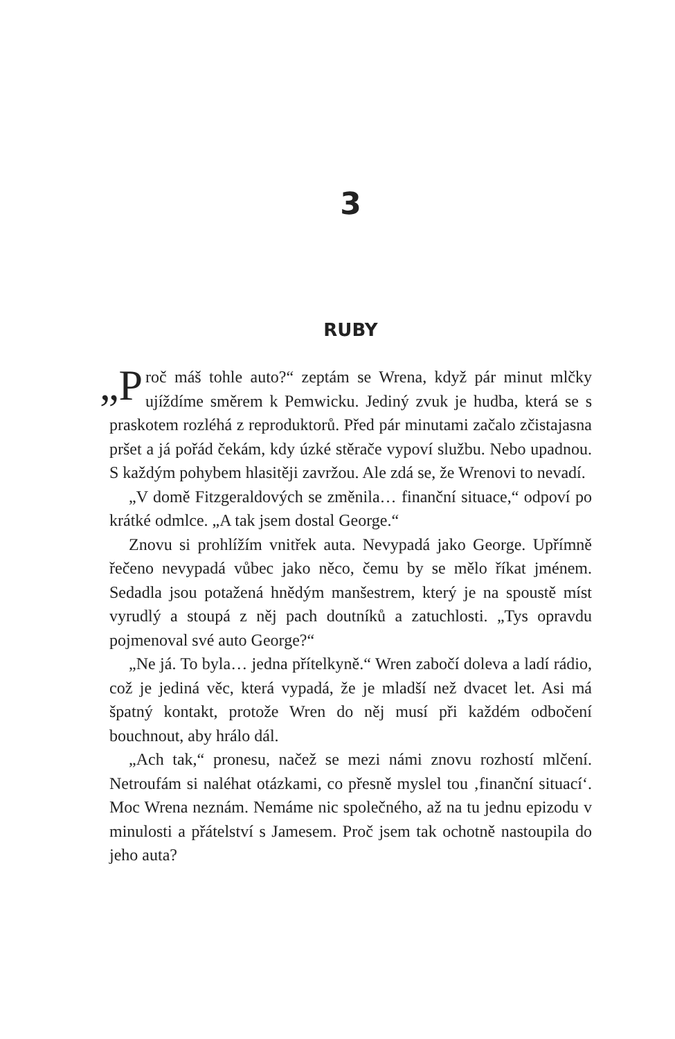3
RUBY
„P roč máš tohle auto?“ zeptám se Wrena, když pár minut mlčky ujíždíme směrem k Pemwicku. Jediný zvuk je hudba, která se s praskotem rozléhá z reproduktorů. Před pár minutami začalo zčistajasna pršet a já pořád čekám, kdy úzké stěrače vypoví službu. Nebo upadnou. S každým pohybem hlasitěji zavržou. Ale zdá se, že Wrenovi to nevadí.
„V domě Fitzgeraldových se změnila… finanční situace,“ odpoví po krátké odmlce. „A tak jsem dostal George.“
Znovu si prohlížím vnitřek auta. Nevypadá jako George. Upřímně řečeno nevypadá vůbec jako něco, čemu by se mělo říkat jménem. Sedadla jsou potažená hnědým manšestrem, který je na spoustě míst vyrudlý a stoupá z něj pach doutníků a zatuchlosti. „Tys opravdu pojmenoval své auto George?“
„Ne já. To byla… jedna přítelkyně.“ Wren zabočí doleva a ladí rádio, což je jediná věc, která vypadá, že je mladší než dvacet let. Asi má špatný kontakt, protože Wren do něj musí při každém odbočení bouchnout, aby hrálo dál.
„Ach tak,“ pronesu, načež se mezi námi znovu rozhostí mlčení. Netroufám si naléhat otázkami, co přesně myslel tou ‚finanční situací‘. Moc Wrena neznám. Nemáme nic společného, až na tu jednu epizodu v minulosti a přátelství s Jamesem. Proč jsem tak ochotně nastoupila do jeho auta?